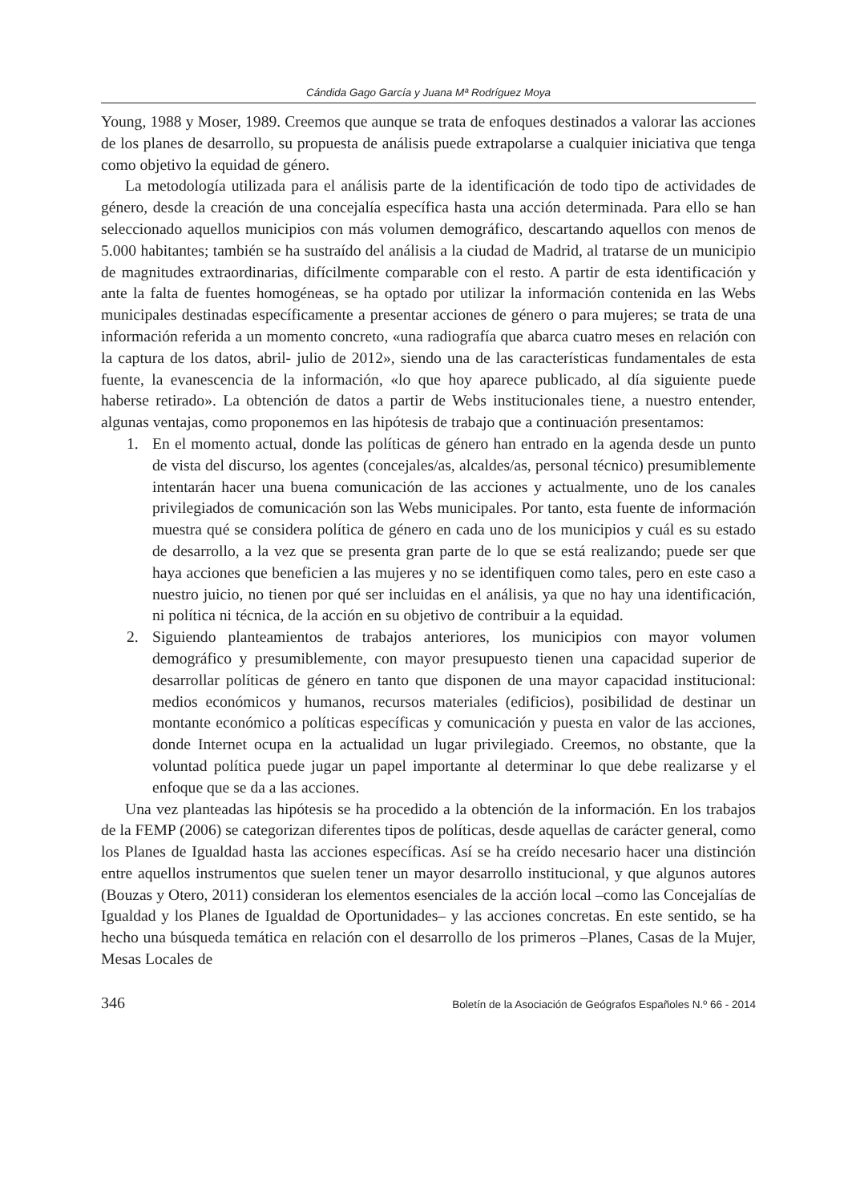Cándida Gago García y Juana Mª Rodríguez Moya
Young, 1988 y Moser, 1989. Creemos que aunque se trata de enfoques destinados a valorar las acciones de los planes de desarrollo, su propuesta de análisis puede extrapolarse a cualquier iniciativa que tenga como objetivo la equidad de género.
La metodología utilizada para el análisis parte de la identificación de todo tipo de actividades de género, desde la creación de una concejalía específica hasta una acción determinada. Para ello se han seleccionado aquellos municipios con más volumen demográfico, descartando aquellos con menos de 5.000 habitantes; también se ha sustraído del análisis a la ciudad de Madrid, al tratarse de un municipio de magnitudes extraordinarias, difícilmente comparable con el resto. A partir de esta identificación y ante la falta de fuentes homogéneas, se ha optado por utilizar la información contenida en las Webs municipales destinadas específicamente a presentar acciones de género o para mujeres; se trata de una información referida a un momento concreto, «una radiografía que abarca cuatro meses en relación con la captura de los datos, abril- julio de 2012», siendo una de las características fundamentales de esta fuente, la evanescencia de la información, «lo que hoy aparece publicado, al día siguiente puede haberse retirado». La obtención de datos a partir de Webs institucionales tiene, a nuestro entender, algunas ventajas, como proponemos en las hipótesis de trabajo que a continuación presentamos:
1. En el momento actual, donde las políticas de género han entrado en la agenda desde un punto de vista del discurso, los agentes (concejales/as, alcaldes/as, personal técnico) presumiblemente intentarán hacer una buena comunicación de las acciones y actualmente, uno de los canales privilegiados de comunicación son las Webs municipales. Por tanto, esta fuente de información muestra qué se considera política de género en cada uno de los municipios y cuál es su estado de desarrollo, a la vez que se presenta gran parte de lo que se está realizando; puede ser que haya acciones que beneficien a las mujeres y no se identifiquen como tales, pero en este caso a nuestro juicio, no tienen por qué ser incluidas en el análisis, ya que no hay una identificación, ni política ni técnica, de la acción en su objetivo de contribuir a la equidad.
2. Siguiendo planteamientos de trabajos anteriores, los municipios con mayor volumen demográfico y presumiblemente, con mayor presupuesto tienen una capacidad superior de desarrollar políticas de género en tanto que disponen de una mayor capacidad institucional: medios económicos y humanos, recursos materiales (edificios), posibilidad de destinar un montante económico a políticas específicas y comunicación y puesta en valor de las acciones, donde Internet ocupa en la actualidad un lugar privilegiado. Creemos, no obstante, que la voluntad política puede jugar un papel importante al determinar lo que debe realizarse y el enfoque que se da a las acciones.
Una vez planteadas las hipótesis se ha procedido a la obtención de la información. En los trabajos de la FEMP (2006) se categorizan diferentes tipos de políticas, desde aquellas de carácter general, como los Planes de Igualdad hasta las acciones específicas. Así se ha creído necesario hacer una distinción entre aquellos instrumentos que suelen tener un mayor desarrollo institucional, y que algunos autores (Bouzas y Otero, 2011) consideran los elementos esenciales de la acción local –como las Concejalías de Igualdad y los Planes de Igualdad de Oportunidades– y las acciones concretas. En este sentido, se ha hecho una búsqueda temática en relación con el desarrollo de los primeros –Planes, Casas de la Mujer, Mesas Locales de
346 Boletín de la Asociación de Geógrafos Españoles N.º 66 - 2014